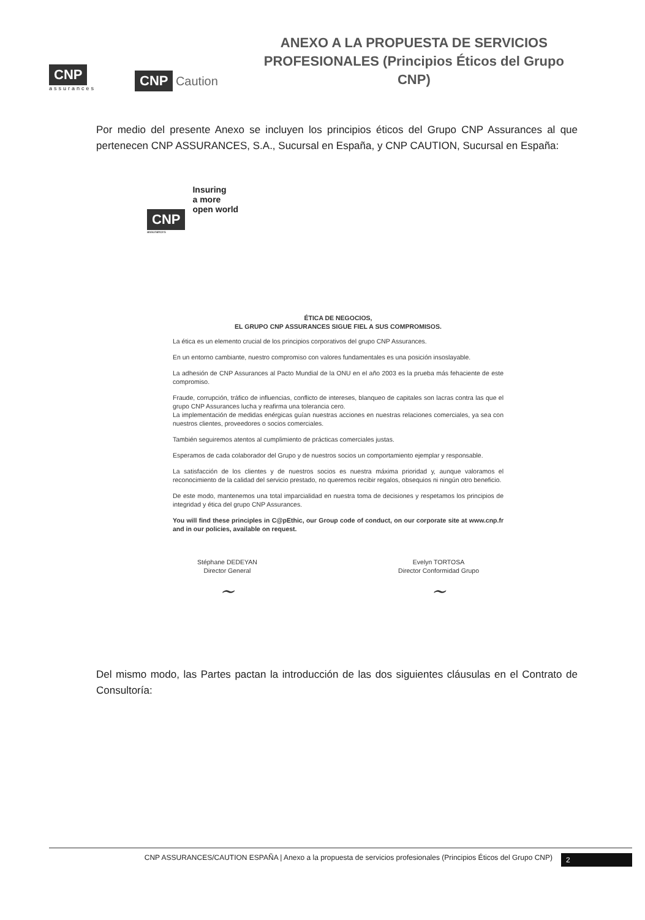CNP
assurances
CNP Caution
ANEXO A LA PROPUESTA DE SERVICIOS PROFESIONALES (Principios Éticos del Grupo CNP)
Por medio del presente Anexo se incluyen los principios éticos del Grupo CNP Assurances al que pertenecen CNP ASSURANCES, S.A., Sucursal en España, y CNP CAUTION, Sucursal en España:
CNP
assurances
Insuring
a more
open world
ÉTICA DE NEGOCIOS,
EL GRUPO CNP ASSURANCES SIGUE FIEL A SUS COMPROMISOS.
La ética es un elemento crucial de los principios corporativos del grupo CNP Assurances.
En un entorno cambiante, nuestro compromiso con valores fundamentales es una posición insoslayable.
La adhesión de CNP Assurances al Pacto Mundial de la ONU en el año 2003 es la prueba más fehaciente de este compromiso.
Fraude, corrupción, tráfico de influencias, conflicto de intereses, blanqueo de capitales son lacras contra las que el grupo CNP Assurances lucha y reafirma una tolerancia cero.
La implementación de medidas enérgicas guían nuestras acciones en nuestras relaciones comerciales, ya sea con nuestros clientes, proveedores o socios comerciales.
También seguiremos atentos al cumplimiento de prácticas comerciales justas.
Esperamos de cada colaborador del Grupo y de nuestros socios un comportamiento ejemplar y responsable.
La satisfacción de los clientes y de nuestros socios es nuestra máxima prioridad y, aunque valoramos el reconocimiento de la calidad del servicio prestado, no queremos recibir regalos, obsequios ni ningún otro beneficio.
De este modo, mantenemos una total imparcialidad en nuestra toma de decisiones y respetamos los principios de integridad y ética del grupo CNP Assurances.
You will find these principles in C@pEthic, our Group code of conduct, on our corporate site at www.cnp.fr and in our policies, available on request.
Stéphane DEDEYAN
Director General
~
Evelyn TORTOSA
Director Conformidad Grupo
~
Del mismo modo, las Partes pactan la introducción de las dos siguientes cláusulas en el Contrato de Consultoría:
CNP ASSURANCES/CAUTION ESPAÑA | Anexo a la propuesta de servicios profesionales (Principios Éticos del Grupo CNP) 2